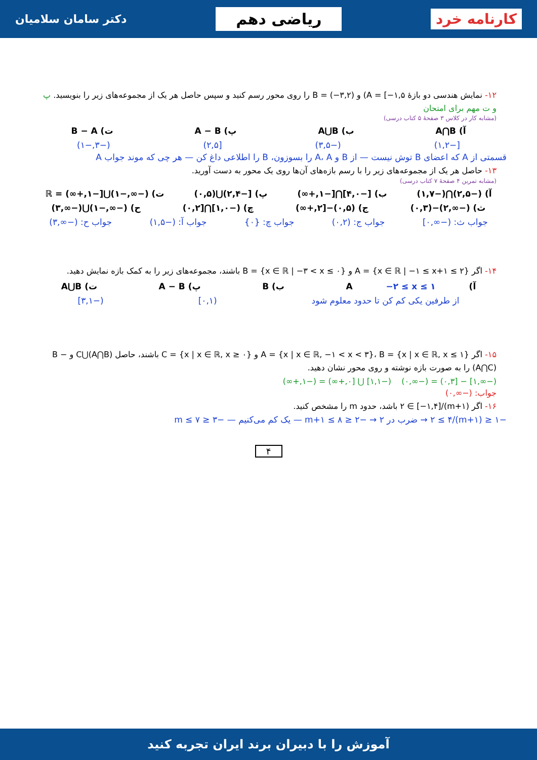کارنامه خرد ریاضی دهم دکتر سامان سلامیان
۱۲- نمایش هندسی دو بازهٔ A = [−۱,۵) و B = (−۳,۲) را روی محور رسم کنید و سپس حاصل هر یک از مجموعه‌های زیر را بنویسید. پ و ت مهم برای امتحان
(مشابه کار در کلاس ۳ صفحهٔ ۵ کتاب درسی)
آ) A⋂B ب) A⋃B پ) A − B ت) B − A
[−۱,۲) (−۳,۵) [۲,۵) (−۳,−۱)
قسمتی از A که اعضای B توش نیست — از B و A، A را بسوزون، B را اطلاعی داغ کن — هر چی که موند جواب A
۱۳- حاصل هر یک از مجموعه‌های زیر را با رسم بازه‌های آن‌ها روی یک محور به دست آورید.
(مشابه تمرین ۴ صفحهٔ ۷ کتاب درسی)
آ) (−۲,۵)⋂(−۱,۷) ب) [−۴,۰]⋂[−۱,+∞) پ) [−۲,۴)⋃(۰,۵) ت) (−∞,−۱)⋃[−۱,+∞) = ℝ
ث) (−∞,۲)−(۰,۳) ج) (۰,۵)−[۲,+∞) چ) (−۱,۰]⋂[۰,۲) ح) (−∞,−۱)⋃(−∞,۳)
جواب ث: (−∞,۰] جواب ج: (۰,۲) جواب چ: {۰} جواب آ: (−۱,۵) جواب ح: (−∞,۳)
۱۴- اگر A = {x ∈ ℝ | −۱ ≤ x+۱ ≤ ۲} و B = {x ∈ ℝ | −۳ < x ≤ ۰} باشند، مجموعه‌های زیر را به کمک بازه نمایش دهید.
آ) A −۲ ≤ x ≤ ۱ ب) B پ) A − B ت) A⋃B
از طرفین یکی کم کن تا حدود معلوم شود (۰,۱] (−۳,۱]
۱۵- اگر A = {x | x ∈ ℝ, −۱ < x < ۳}، B = {x | x ∈ ℝ, x ≤ ۱} و C = {x | x ∈ ℝ, x ≥ ۰} باشند، حاصل (A⋂B)⋃C و B − (A⋂C) را به صورت بازه نوشته و روی محور نشان دهید.
(−∞,۱] − [۰,۳) = (−∞,۰) (−۱,۱] ⋃ [۰,+∞) = (−۱,+∞)
جواب: (−∞,۰)
۱۶- اگر (m+۱)/۲ ∈ [−۱,۴] باشد، حدود m را مشخص کنید.
−۱ ≤ (m+۱)/۲ ≤ ۴ → ضرب در ۲ → −۲ ≤ m+۱ ≤ ۸ — یک کم می‌کنیم — −۳ ≤ m ≤ ۷
۴
آموزش را با دبیران برند ایران تجربه کنید